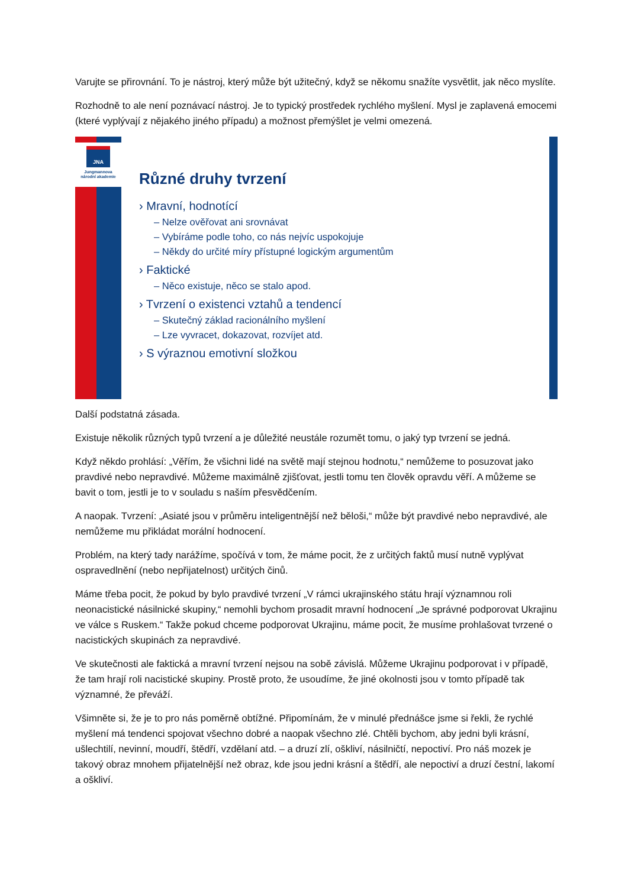Varujte se přirovnání. To je nástroj, který může být užitečný, když se někomu snažíte vysvětlit, jak něco myslíte.
Rozhodně to ale není poznávací nástroj. Je to typický prostředek rychlého myšlení. Mysl je zaplavená emocemi (které vyplývají z nějakého jiného případu) a možnost přemýšlet je velmi omezená.
JNA
Jungmannova
národní akademie
Různé druhy tvrzení
› Mravní, hodnotící
– Nelze ověřovat ani srovnávat
– Vybíráme podle toho, co nás nejvíc uspokojuje
– Někdy do určité míry přístupné logickým argumentům
› Faktické
– Něco existuje, něco se stalo apod.
› Tvrzení o existenci vztahů a tendencí
– Skutečný základ racionálního myšlení
– Lze vyvracet, dokazovat, rozvíjet atd.
› S výraznou emotivní složkou
Další podstatná zásada.
Existuje několik různých typů tvrzení a je důležité neustále rozumět tomu, o jaký typ tvrzení se jedná.
Když někdo prohlásí: „Věřím, že všichni lidé na světě mají stejnou hodnotu,“ nemůžeme to posuzovat jako pravdivé nebo nepravdivé. Můžeme maximálně zjišťovat, jestli tomu ten člověk opravdu věří. A můžeme se bavit o tom, jestli je to v souladu s naším přesvědčením.
A naopak. Tvrzení: „Asiaté jsou v průměru inteligentnější než běloši,“ může být pravdivé nebo nepravdivé, ale nemůžeme mu přikládat morální hodnocení.
Problém, na který tady narážíme, spočívá v tom, že máme pocit, že z určitých faktů musí nutně vyplývat ospravedlnění (nebo nepřijatelnost) určitých činů.
Máme třeba pocit, že pokud by bylo pravdivé tvrzení „V rámci ukrajinského státu hrají významnou roli neonacistické násilnické skupiny,“ nemohli bychom prosadit mravní hodnocení „Je správné podporovat Ukrajinu ve válce s Ruskem.“ Takže pokud chceme podporovat Ukrajinu, máme pocit, že musíme prohlašovat tvrzené o nacistických skupinách za nepravdivé.
Ve skutečnosti ale faktická a mravní tvrzení nejsou na sobě závislá. Můžeme Ukrajinu podporovat i v případě, že tam hrají roli nacistické skupiny. Prostě proto, že usoudíme, že jiné okolnosti jsou v tomto případě tak významné, že převáží.
Všimněte si, že je to pro nás poměrně obtížné. Připomínám, že v minulé přednášce jsme si řekli, že rychlé myšlení má tendenci spojovat všechno dobré a naopak všechno zlé. Chtěli bychom, aby jedni byli krásní, ušlechtilí, nevinní, moudří, štědří, vzdělaní atd. – a druzí zlí, oškliví, násilničtí, nepoctiví. Pro náš mozek je takový obraz mnohem přijatelnější než obraz, kde jsou jedni krásní a štědří, ale nepoctiví a druzí čestní, lakomí a oškliví.